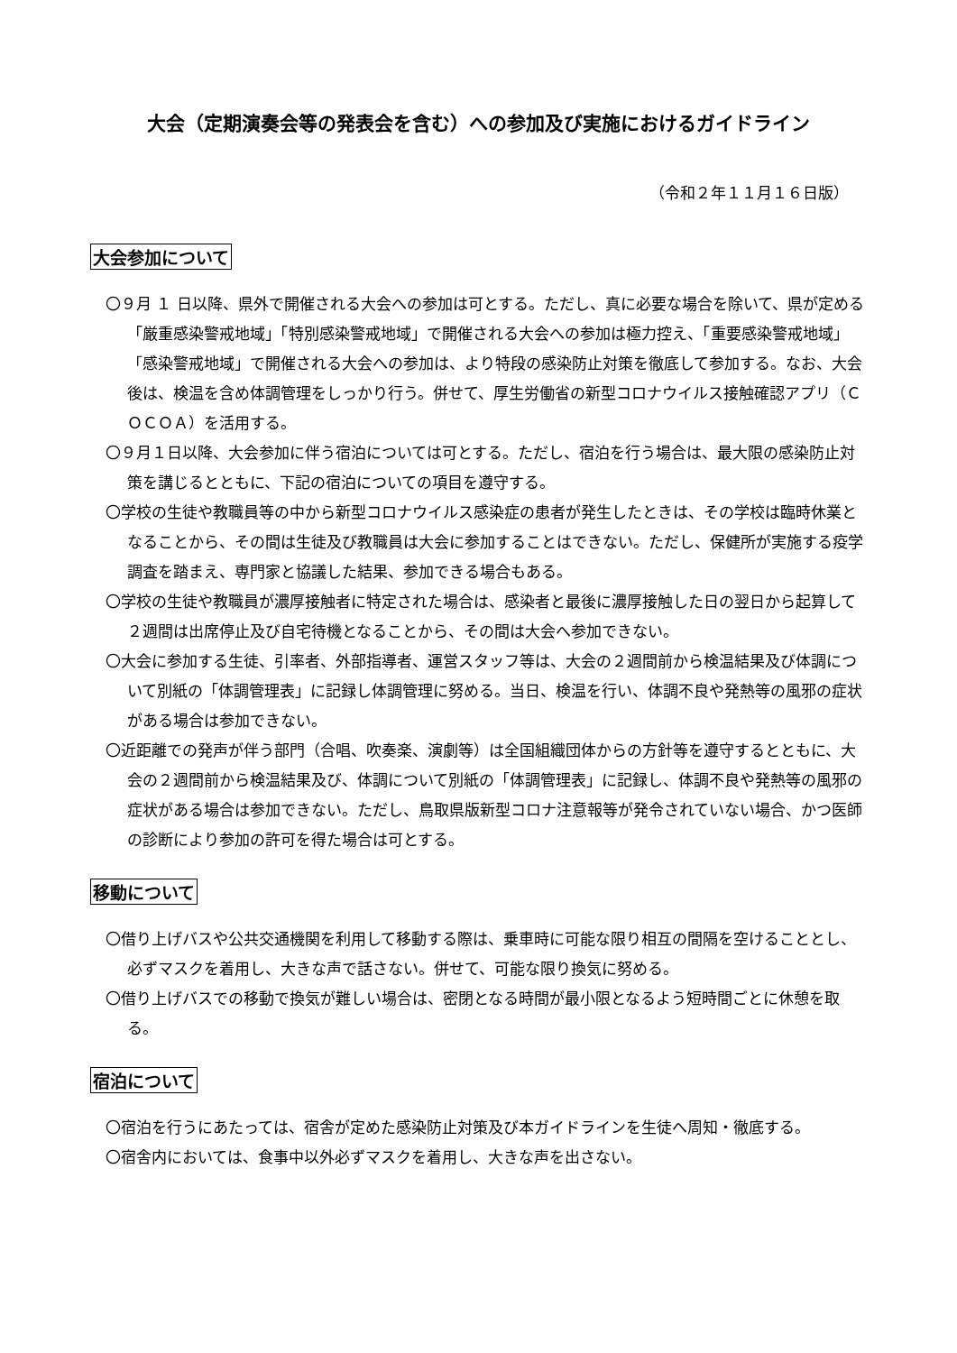大会（定期演奏会等の発表会を含む）への参加及び実施におけるガイドライン
（令和２年１１月１６日版）
大会参加について
〇９月 １ 日以降、県外で開催される大会への参加は可とする。ただし、真に必要な場合を除いて、県が定める「厳重感染警戒地域」「特別感染警戒地域」で開催される大会への参加は極力控え、「重要感染警戒地域」「感染警戒地域」で開催される大会への参加は、より特段の感染防止対策を徹底して参加する。なお、大会後は、検温を含め体調管理をしっかり行う。併せて、厚生労働省の新型コロナウイルス接触確認アプリ（ＣＯＣＯＡ）を活用する。
〇９月１日以降、大会参加に伴う宿泊については可とする。ただし、宿泊を行う場合は、最大限の感染防止対策を講じるとともに、下記の宿泊についての項目を遵守する。
〇学校の生徒や教職員等の中から新型コロナウイルス感染症の患者が発生したときは、その学校は臨時休業となることから、その間は生徒及び教職員は大会に参加することはできない。ただし、保健所が実施する疫学調査を踏まえ、専門家と協議した結果、参加できる場合もある。
〇学校の生徒や教職員が濃厚接触者に特定された場合は、感染者と最後に濃厚接触した日の翌日から起算して２週間は出席停止及び自宅待機となることから、その間は大会へ参加できない。
〇大会に参加する生徒、引率者、外部指導者、運営スタッフ等は、大会の２週間前から検温結果及び体調について別紙の「体調管理表」に記録し体調管理に努める。当日、検温を行い、体調不良や発熱等の風邪の症状がある場合は参加できない。
〇近距離での発声が伴う部門（合唱、吹奏楽、演劇等）は全国組織団体からの方針等を遵守するとともに、大会の２週間前から検温結果及び、体調について別紙の「体調管理表」に記録し、体調不良や発熱等の風邪の症状がある場合は参加できない。ただし、鳥取県版新型コロナ注意報等が発令されていない場合、かつ医師の診断により参加の許可を得た場合は可とする。
移動について
〇借り上げバスや公共交通機関を利用して移動する際は、乗車時に可能な限り相互の間隔を空けることとし、必ずマスクを着用し、大きな声で話さない。併せて、可能な限り換気に努める。
〇借り上げバスでの移動で換気が難しい場合は、密閉となる時間が最小限となるよう短時間ごとに休憩を取る。
宿泊について
〇宿泊を行うにあたっては、宿舎が定めた感染防止対策及び本ガイドラインを生徒へ周知・徹底する。
〇宿舎内においては、食事中以外必ずマスクを着用し、大きな声を出さない。